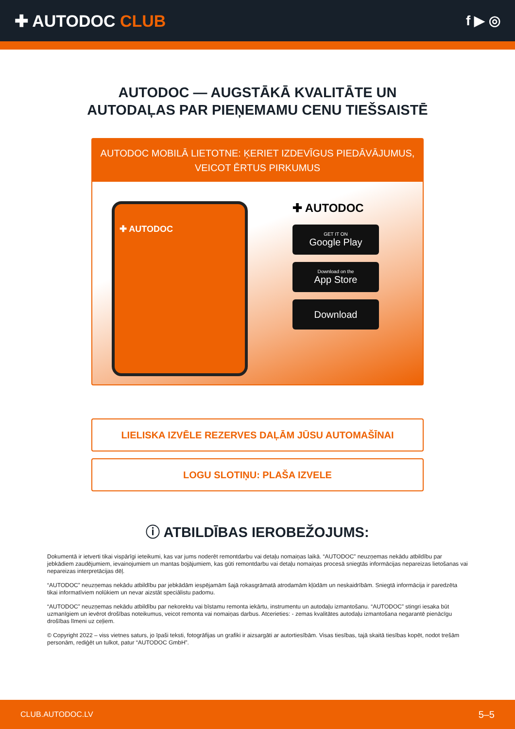✚ AUTODOC CLUB
f ▶ ◎
AUTODOC — AUGSTĀKĀ KVALITĀTE UN
AUTODAĻAS PAR PIEŅEMAMU CENU TIEŠSAISTĒ
AUTODOC MOBILĀ LIETOTNE: ĶERIET IZDEVĪGUS PIEDĀVĀJUMUS,
VEICOT ĒRTUS PIRKUMUS
✚ AUTODOC
✚ AUTODOC
GET IT ON
Google Play
Download on the
App Store
Download
LIELISKA IZVĒLE REZERVES DAĻĀM JŪSU AUTOMAŠĪNAI
LOGU SLOTIŅU: PLAŠA IZVELE
ⓘ ATBILDĪBAS IEROBEŽOJUMS:
Dokumentā ir ietverti tikai vispārīgi ieteikumi, kas var jums noderēt remontdarbu vai detaļu nomaiņas laikā. “AUTODOC” neuzņemas nekādu atbildību par jebkādiem zaudējumiem, ievainojumiem un mantas bojājumiem, kas gūti remontdarbu vai detaļu nomaiņas procesā sniegtās informācijas nepareizas lietošanas vai nepareizas interpretācijas dēļ.
“AUTODOC” neuzņemas nekādu atbildību par jebkādām iespējamām šajā rokasgrāmatā atrodamām kļūdām un neskaidrībām. Sniegtā informācija ir paredzēta tikai informatīviem nolūkiem un nevar aizstāt speciālistu padomu.
“AUTODOC” neuzņemas nekādu atbildību par nekorektu vai bīstamu remonta iekārtu, instrumentu un autodaļu izmantošanu. “AUTODOC” stingri iesaka būt uzmanīgiem un ievērot drošības noteikumus, veicot remonta vai nomaiņas darbus. Atcerieties: - zemas kvalitātes autodaļu izmantošana negarantē pienācīgu drošības līmeni uz ceļiem.
© Copyright 2022 – viss vietnes saturs, jo īpaši teksti, fotogrāfijas un grafiki ir aizsargāti ar autortiesībām. Visas tiesības, tajā skaitā tiesības kopēt, nodot trešām personām, rediģēt un tulkot, patur “AUTODOC GmbH”.
CLUB.AUTODOC.LV 5–5